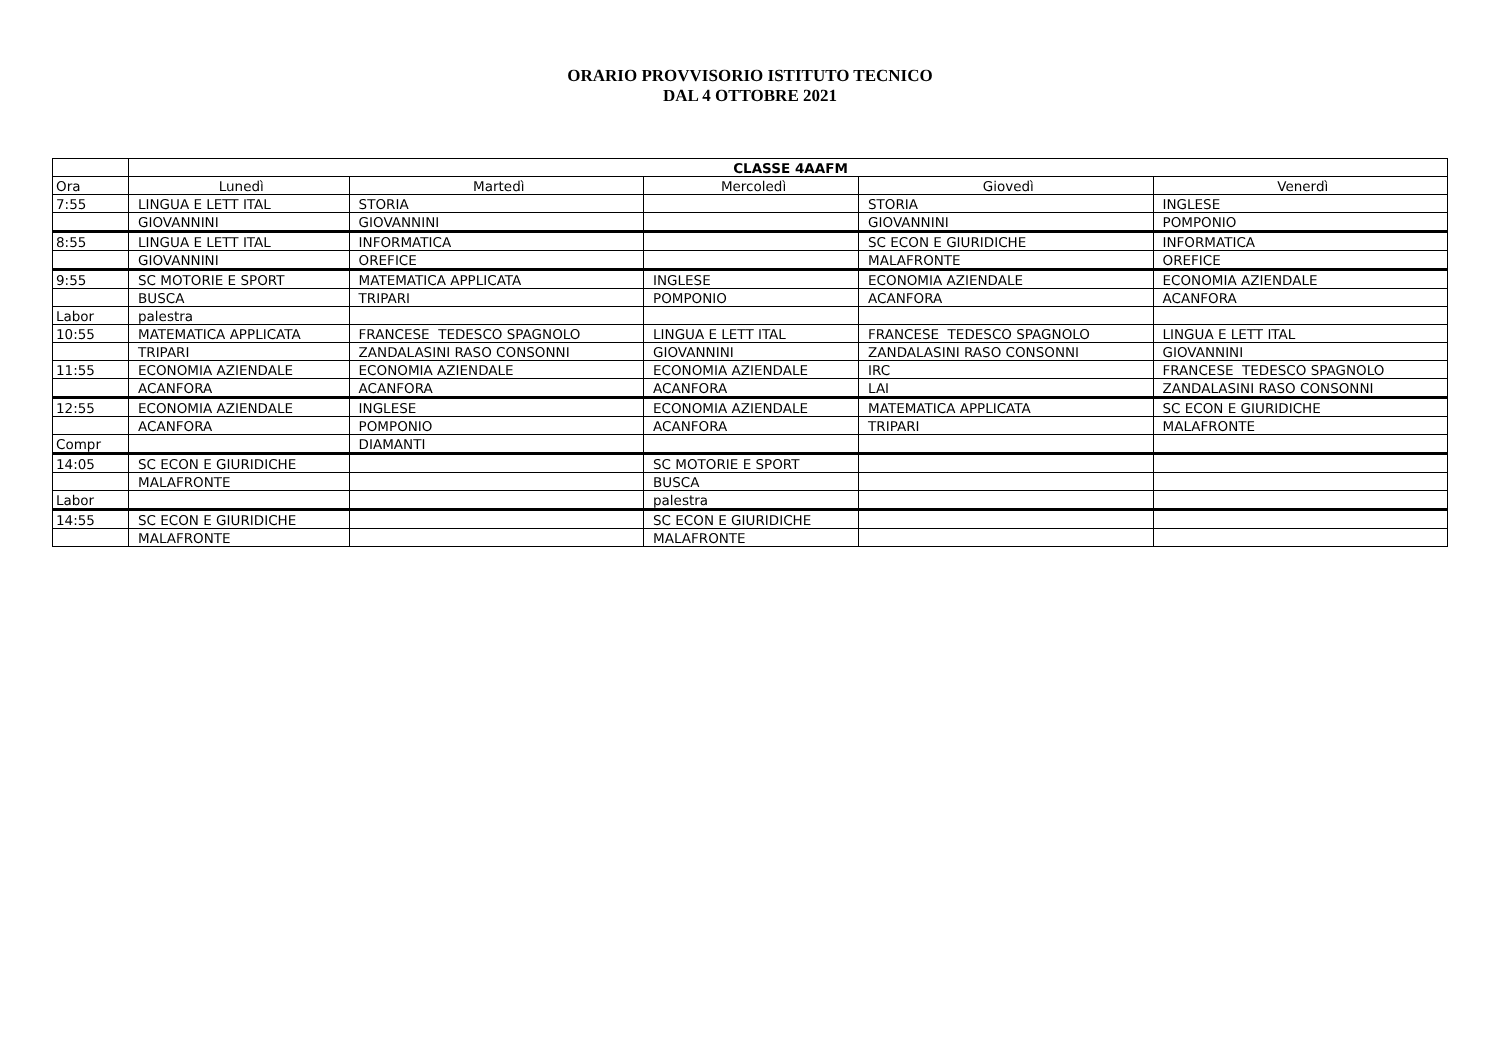ORARIO PROVVISORIO ISTITUTO TECNICO
DAL 4 OTTOBRE 2021
| | CLASSE 4AAFM | | | | |
| Ora | Lunedì | Martedì | Mercoledì | Giovedì | Venerdì |
| 7:55 | LINGUA E LETT ITAL | STORIA | | STORIA | INGLESE |
| | GIOVANNINI | GIOVANNINI | | GIOVANNINI | POMPONIO |
| 8:55 | LINGUA E LETT ITAL | INFORMATICA | | SC ECON E GIURIDICHE | INFORMATICA |
| | GIOVANNINI | OREFICE | | MALAFRONTE | OREFICE |
| 9:55 | SC MOTORIE E SPORT | MATEMATICA APPLICATA | INGLESE | ECONOMIA AZIENDALE | ECONOMIA AZIENDALE |
| | BUSCA | TRIPARI | POMPONIO | ACANFORA | ACANFORA |
| Labor | palestra | | | | |
| 10:55 | MATEMATICA APPLICATA | FRANCESE TEDESCO SPAGNOLO | LINGUA E LETT ITAL | FRANCESE TEDESCO SPAGNOLO | LINGUA E LETT ITAL |
| | TRIPARI | ZANDALASINI RASO CONSONNI | GIOVANNINI | ZANDALASINI RASO CONSONNI | GIOVANNINI |
| 11:55 | ECONOMIA AZIENDALE | ECONOMIA AZIENDALE | ECONOMIA AZIENDALE | IRC | FRANCESE TEDESCO SPAGNOLO |
| | ACANFORA | ACANFORA | ACANFORA | LAI | ZANDALASINI RASO CONSONNI |
| 12:55 | ECONOMIA AZIENDALE | INGLESE | ECONOMIA AZIENDALE | MATEMATICA APPLICATA | SC ECON E GIURIDICHE |
| | ACANFORA | POMPONIO | ACANFORA | TRIPARI | MALAFRONTE |
| Compr | | DIAMANTI | | | |
| 14:05 | SC ECON E GIURIDICHE | | SC MOTORIE E SPORT | | |
| | MALAFRONTE | | BUSCA | | |
| Labor | | | palestra | | |
| 14:55 | SC ECON E GIURIDICHE | | SC ECON E GIURIDICHE | | |
| | MALAFRONTE | | MALAFRONTE | | |